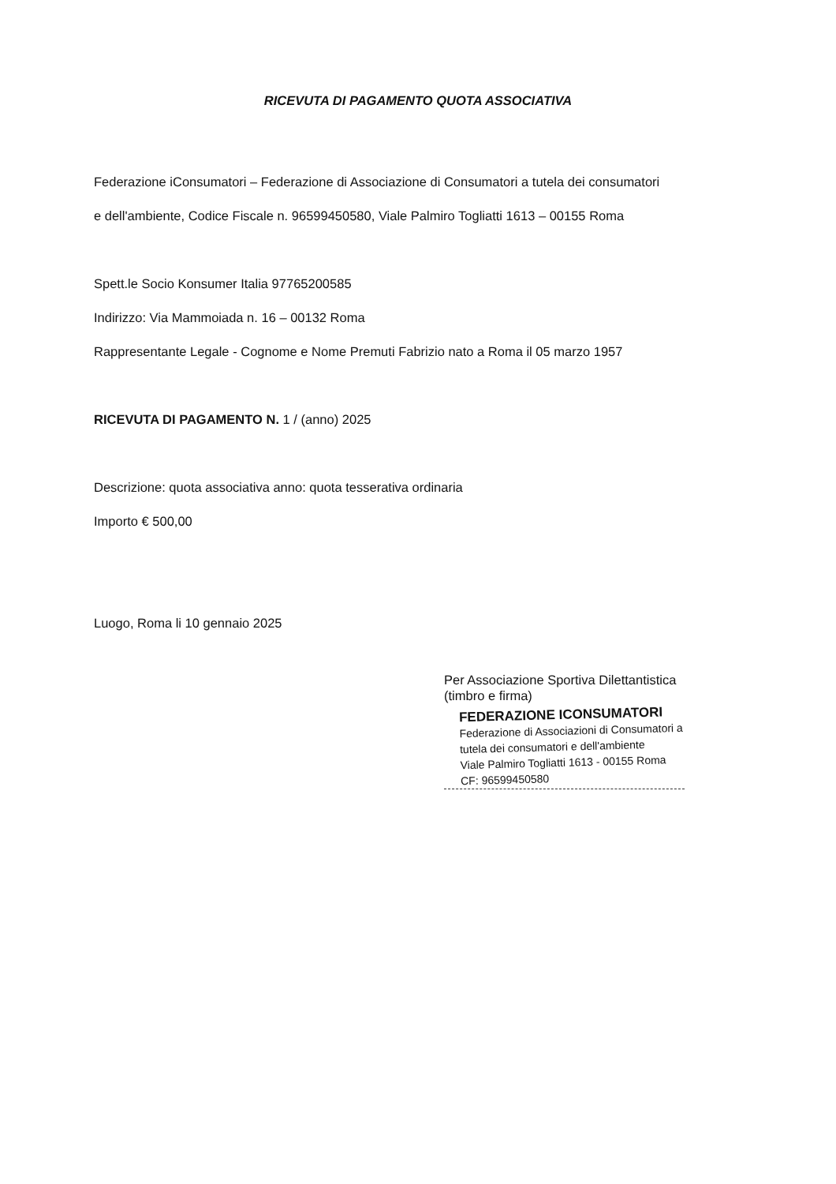RICEVUTA DI PAGAMENTO QUOTA ASSOCIATIVA
Federazione iConsumatori – Federazione di Associazione di Consumatori a tutela dei consumatori
e dell'ambiente, Codice Fiscale n. 96599450580, Viale Palmiro Togliatti 1613 – 00155 Roma
Spett.le Socio Konsumer Italia 97765200585
Indirizzo: Via Mammoiada n. 16 – 00132 Roma
Rappresentante Legale - Cognome e Nome Premuti Fabrizio nato a Roma il 05 marzo 1957
RICEVUTA DI PAGAMENTO N. 1 / (anno) 2025
Descrizione: quota associativa anno: quota tesserativa ordinaria
Importo € 500,00
Luogo, Roma li 10 gennaio 2025
Per Associazione Sportiva Dilettantistica
(timbro e firma)
FEDERAZIONE ICONSUMATORI
Federazione di Associazioni di Consumatori a
tutela dei consumatori e dell'ambiente
Viale Palmiro Togliatti 1613 - 00155 Roma
CF: 96599450580